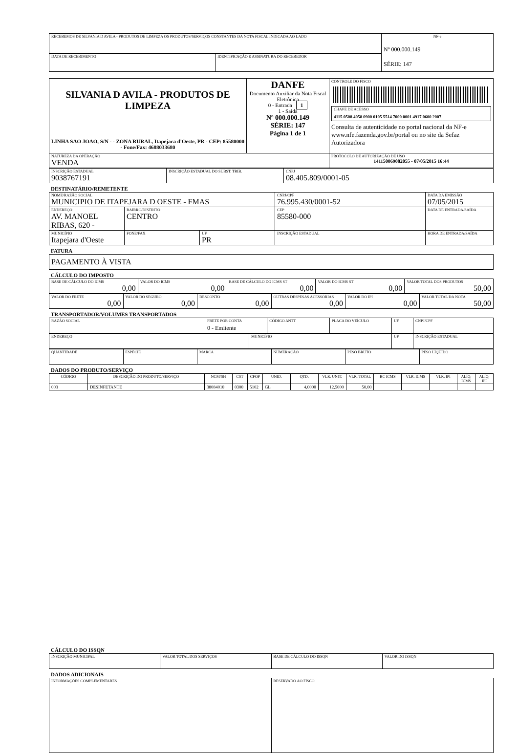| RECEBEMOS DE SILVANIA D AVILA - PRODUTOS DE LIMPEZA OS PRODUTOS/SERVIÇOS CONSTANTES DA NOTA FISCAL INDICADA AO LADO | | NF-e Nº 000.000.149 SÉRIE: 147 |
| DATA DE RECEBIMENTO | IDENTIFICAÇÃO E ASSINATURA DO RECEBEDOR | |
| SILVANIA D AVILA - PRODUTOS DE LIMPEZA LINHA SAO JOAO, S/N - - ZONA RURAL, Itapejara d'Oeste, PR - CEP: 85580000 - Fone/Fax: 4688033680 | DANFE Documento Auxiliar da Nota Fiscal Eletrônica 0 - Entrada 1 1 - Saída Nº 000.000.149 SÉRIE: 147 Página 1 de 1 | CONTROLE DO FISCO CHAVE DE ACESSO 4115 0508 4058 0900 0105 5514 7000 0001 4917 0600 2007 Consulta de autenticidade no portal nacional da NF-e www.nfe.fazenda.gov.br/portal ou no site da Sefaz Autorizadora |
| NATUREZA DA OPERAÇÃO VENDA | | PROTOCOLO DE AUTORIZAÇÃO DE USO 141150069082055 - 07/05/2015 16:44 |
| INSCRIÇÃO ESTADUAL 9038767191 | INSCRIÇÃO ESTADUAL DO SUBST. TRIB. | CNPJ 08.405.809/0001-05 |
DESTINATÁRIO/REMETENTE
| NOME/RAZÃO SOCIAL MUNICIPIO DE ITAPEJARA D OESTE - FMAS | | | CNPJ/CPF 76.995.430/0001-52 | DATA DA EMISSÃO 07/05/2015 |
| ENDEREÇO AV. MANOEL RIBAS, 620 - | BAIRRO/DISTRITO CENTRO | | CEP 85580-000 | DATA DE ENTRADA/SAÍDA |
| MUNICÍPIO Itapejara d'Oeste | FONE/FAX | UF PR | INSCRIÇÃO ESTADUAL | HORA DE ENTRADA/SAÍDA |
FATURA
| PAGAMENTO À VISTA |
CÁLCULO DO IMPOSTO
| BASE DE CÁLCULO DO ICMS 0,00 | VALOR DO ICMS 0,00 | BASE DE CÁLCULO DO ICMS ST 0,00 | VALOR DO ICMS ST 0,00 | VALOR TOTAL DOS PRODUTOS 50,00 |
| VALOR DO FRETE 0,00 | VALOR DO SEGURO 0,00 | DESCONTO 0,00 | OUTRAS DESPESAS ACESSÓRIAS 0,00 | VALOR DO IPI 0,00 | VALOR TOTAL DA NOTA 50,00 |
TRANSPORTADOR/VOLUMES TRANSPORTADOS
| RAZÃO SOCIAL | FRETE POR CONTA 0 - Emitente | CÓDIGO ANTT | PLACA DO VEÍCULO | UF | CNPJ/CPF |
| ENDEREÇO | MUNICÍPIO | UF | INSCRIÇÃO ESTADUAL |
| QUANTIDADE | ESPÉCIE | MARCA | NUMERAÇÃO | PESO BRUTO | PESO LÍQUIDO |
DADOS DO PRODUTO/SERVIÇO
| CÓDIGO | DESCRIÇÃO DO PRODUTO/SERVIÇO | NCM/SH | CST | CFOP | UNID. | QTD. | VLR. UNIT. | VLR. TOTAL | BC ICMS | VLR. ICMS | VLR. IPI | ALÍQ. ICMS | ALÍQ. IPI |
| --- | --- | --- | --- | --- | --- | --- | --- | --- | --- | --- | --- | --- | --- |
| 003 | DESINFETANTE | 38084010 | 0300 | 5102 | GL | 4,0000 | 12,5000 | 50,00 | | | | | |
CÁLCULO DO ISSQN
| INSCRIÇÃO MUNICIPAL | VALOR TOTAL DOS SERVIÇOS | BASE DE CÁLCULO DO ISSQN | VALOR DO ISSQN |
DADOS ADICIONAIS
| INFORMAÇÕES COMPLEMENTARES | RESERVADO AO FISCO |